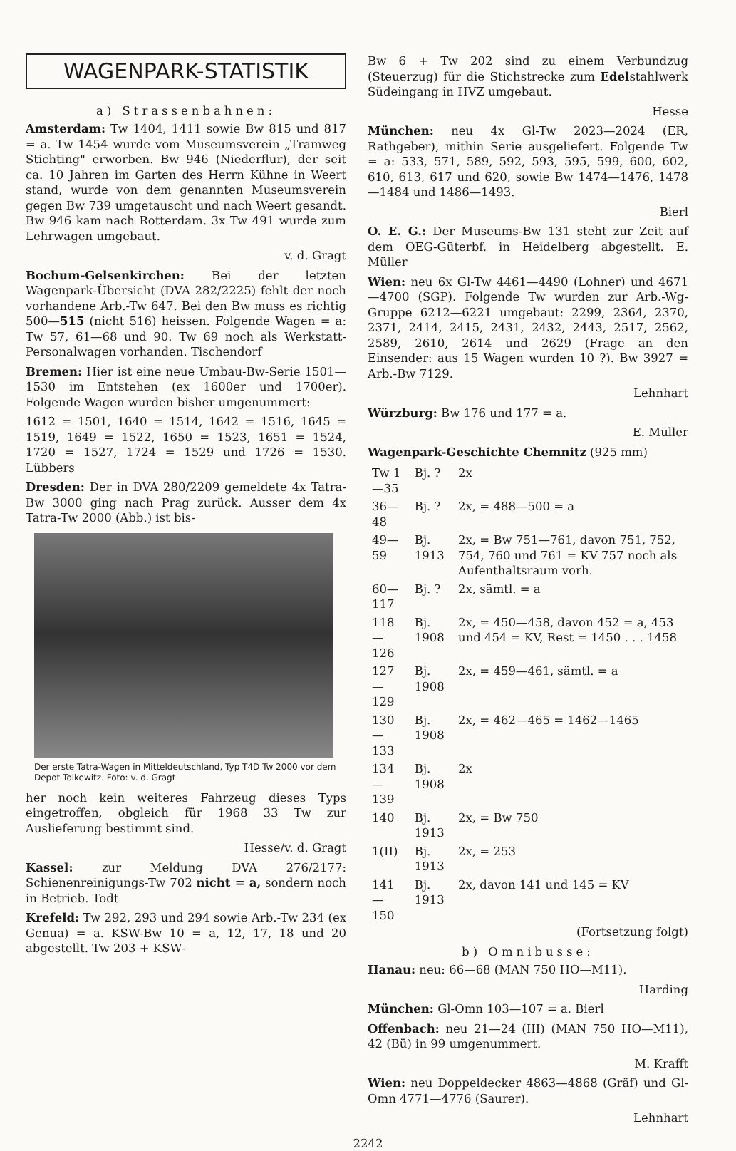WAGENPARK-STATISTIK
a) Strassenbahnen:
Amsterdam: Tw 1404, 1411 sowie Bw 815 und 817 = a. Tw 1454 wurde vom Museumsverein „Tramweg Stichting" erworben. Bw 946 (Niederflur), der seit ca. 10 Jahren im Garten des Herrn Kühne in Weert stand, wurde von dem genannten Museumsverein gegen Bw 739 umgetauscht und nach Weert gesandt. Bw 946 kam nach Rotterdam. 3x Tw 491 wurde zum Lehrwagen umgebaut.
v. d. Gragt
Bochum-Gelsenkirchen: Bei der letzten Wagenpark-Übersicht (DVA 282/2225) fehlt der noch vorhandene Arb.-Tw 647. Bei den Bw muss es richtig 500—515 (nicht 516) heissen. Folgende Wagen = a: Tw 57, 61—68 und 90. Tw 69 noch als Werkstatt-Personalwagen vorhanden. Tischendorf
Bremen: Hier ist eine neue Umbau-Bw-Serie 1501—1530 im Entstehen (ex 1600er und 1700er). Folgende Wagen wurden bisher umgenummert:
1612 = 1501, 1640 = 1514, 1642 = 1516, 1645 = 1519, 1649 = 1522, 1650 = 1523, 1651 = 1524, 1720 = 1527, 1724 = 1529 und 1726 = 1530. Lübbers
Dresden: Der in DVA 280/2209 gemeldete 4x Tatra-Bw 3000 ging nach Prag zurück. Ausser dem 4x Tatra-Tw 2000 (Abb.) ist bis-
Der erste Tatra-Wagen in Mitteldeutschland, Typ T4D Tw 2000 vor dem Depot Tolkewitz. Foto: v. d. Gragt
her noch kein weiteres Fahrzeug dieses Typs eingetroffen, obgleich für 1968 33 Tw zur Auslieferung bestimmt sind.
Hesse/v. d. Gragt
Kassel: zur Meldung DVA 276/2177: Schienenreinigungs-Tw 702 nicht = a, sondern noch in Betrieb. Todt
Krefeld: Tw 292, 293 und 294 sowie Arb.-Tw 234 (ex Genua) = a. KSW-Bw 10 = a, 12, 17, 18 und 20 abgestellt. Tw 203 + KSW-
Bw 6 + Tw 202 sind zu einem Verbundzug (Steuerzug) für die Stichstrecke zum Edelstahlwerk Südeingang in HVZ umgebaut.
Hesse
München: neu 4x Gl-Tw 2023—2024 (ER, Rathgeber), mithin Serie ausgeliefert. Folgende Tw = a: 533, 571, 589, 592, 593, 595, 599, 600, 602, 610, 613, 617 und 620, sowie Bw 1474—1476, 1478—1484 und 1486—1493.
Bierl
O. E. G.: Der Museums-Bw 131 steht zur Zeit auf dem OEG-Güterbf. in Heidelberg abgestellt. E. Müller
Wien: neu 6x Gl-Tw 4461—4490 (Lohner) und 4671—4700 (SGP). Folgende Tw wurden zur Arb.-Wg-Gruppe 6212—6221 umgebaut: 2299, 2364, 2370, 2371, 2414, 2415, 2431, 2432, 2443, 2517, 2562, 2589, 2610, 2614 und 2629 (Frage an den Einsender: aus 15 Wagen wurden 10 ?). Bw 3927 = Arb.-Bw 7129.
Lehnhart
Würzburg: Bw 176 und 177 = a.
E. Müller
Wagenpark-Geschichte Chemnitz (925 mm)
| Tw 1—35 | Bj. ? | 2x |
| 36—48 | Bj. ? | 2x, = 488—500 = a |
| 49—59 | Bj. 1913 | 2x, = Bw 751—761, davon 751, 752, 754, 760 und 761 = KV 757 noch als Aufenthaltsraum vorh. |
| 60—117 | Bj. ? | 2x, sämtl. = a |
| 118—126 | Bj. 1908 | 2x, = 450—458, davon 452 = a, 453 und 454 = KV, Rest = 1450 . . . 1458 |
| 127—129 | Bj. 1908 | 2x, = 459—461, sämtl. = a |
| 130—133 | Bj. 1908 | 2x, = 462—465 = 1462—1465 |
| 134—139 | Bj. 1908 | 2x |
| 140 | Bj. 1913 | 2x, = Bw 750 |
| 1(II) | Bj. 1913 | 2x, = 253 |
| 141—150 | Bj. 1913 | 2x, davon 141 und 145 = KV |
(Fortsetzung folgt)
b) Omnibusse:
Hanau: neu: 66—68 (MAN 750 HO—M11).
Harding
München: Gl-Omn 103—107 = a. Bierl
Offenbach: neu 21—24 (III) (MAN 750 HO—M11), 42 (Bü) in 99 umgenummert.
M. Krafft
Wien: neu Doppeldecker 4863—4868 (Gräf) und Gl-Omn 4771—4776 (Saurer).
Lehnhart
2242